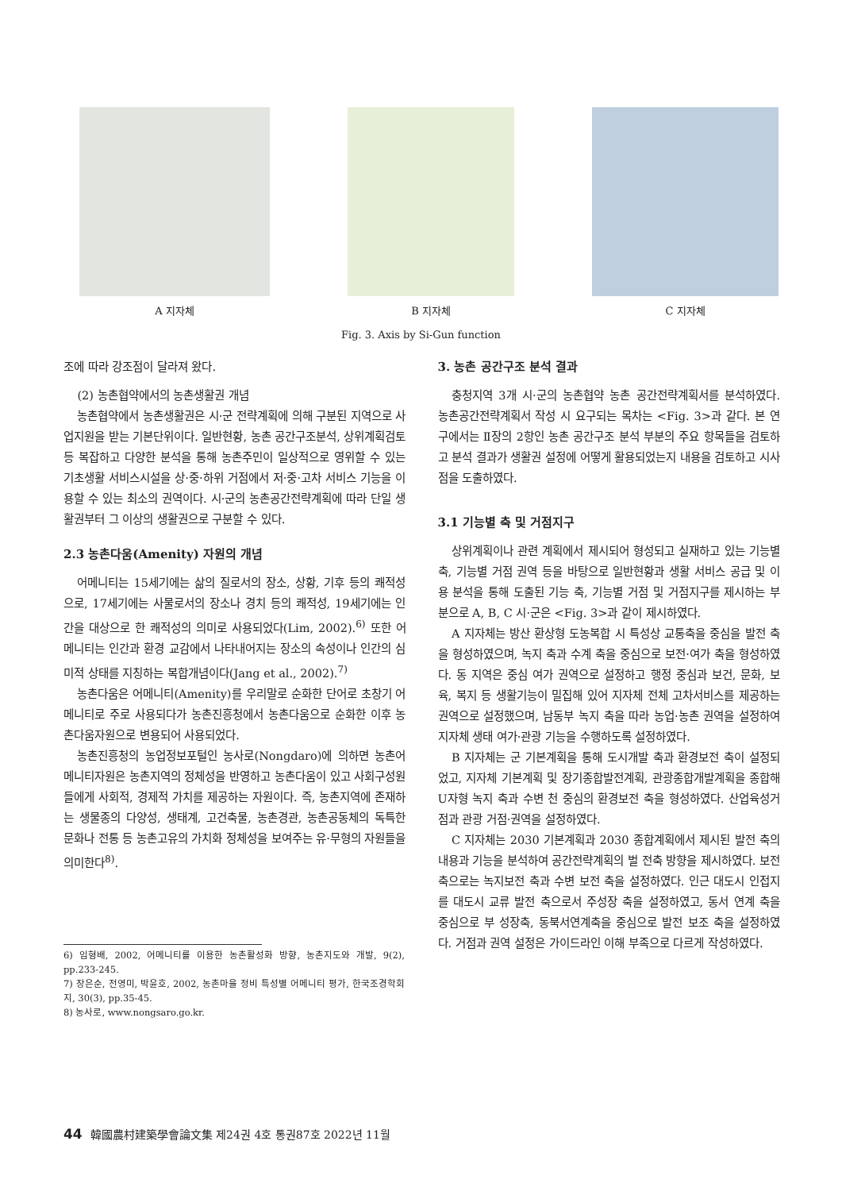A 지자체 B 지자체 C 지자체
Fig. 3. Axis by Si-Gun function
조에 따라 강조점이 달라져 왔다.
(2) 농촌협약에서의 농촌생활권 개념
농촌협약에서 농촌생활권은 시·군 전략계획에 의해 구분된 지역으로 사업지원을 받는 기본단위이다. 일반현황, 농촌 공간구조분석, 상위계획검토 등 복잡하고 다양한 분석을 통해 농촌주민이 일상적으로 영위할 수 있는 기초생활 서비스시설을 상·중·하위 거점에서 저·중·고차 서비스 기능을 이용할 수 있는 최소의 권역이다. 시·군의 농촌공간전략계획에 따라 단일 생활권부터 그 이상의 생활권으로 구분할 수 있다.
2.3 농촌다움(Amenity) 자원의 개념
어메니티는 15세기에는 삶의 질로서의 장소, 상황, 기후 등의 쾌적성으로, 17세기에는 사물로서의 장소나 경치 등의 쾌적성, 19세기에는 인간을 대상으로 한 쾌적성의 의미로 사용되었다(Lim, 2002).<sup>6)</sup> 또한 어메니티는 인간과 환경 교감에서 나타내어지는 장소의 속성이나 인간의 심미적 상태를 지칭하는 복합개념이다(Jang et al., 2002).<sup>7)</sup>
농촌다움은 어메니티(Amenity)를 우리말로 순화한 단어로 초창기 어메니티로 주로 사용되다가 농촌진흥청에서 농촌다움으로 순화한 이후 농촌다움자원으로 변용되어 사용되었다.
농촌진흥청의 농업정보포털인 농사로(Nongdaro)에 의하면 농촌어메니티자원은 농촌지역의 정체성을 반영하고 농촌다움이 있고 사회구성원들에게 사회적, 경제적 가치를 제공하는 자원이다. 즉, 농촌지역에 존재하는 생물종의 다양성, 생태계, 고건축물, 농촌경관, 농촌공동체의 독특한 문화나 전통 등 농촌고유의 가치화 정체성을 보여주는 유·무형의 자원들을 의미한다<sup>8)</sup>.
6) 임형배, 2002, 어메니티를 이용한 농촌활성화 방향, 농촌지도와 개발, 9(2), pp.233-245.
7) 장은순, 전영미, 박윤호, 2002, 농촌마을 정비 특성별 어메니티 평가, 한국조경학회지, 30(3), pp.35-45.
8) 농사로, www.nongsaro.go.kr.
3. 농촌 공간구조 분석 결과
충청지역 3개 시·군의 농촌협약 농촌 공간전략계획서를 분석하였다. 농촌공간전략계획서 작성 시 요구되는 목차는 <Fig. 3>과 같다. 본 연구에서는 Ⅱ장의 2항인 농촌 공간구조 분석 부분의 주요 항목들을 검토하고 분석 결과가 생활권 설정에 어떻게 활용되었는지 내용을 검토하고 시사점을 도출하였다.
3.1 기능별 축 및 거점지구
상위계획이나 관련 계획에서 제시되어 형성되고 실재하고 있는 기능별 축, 기능별 거점 권역 등을 바탕으로 일반현황과 생활 서비스 공급 및 이용 분석을 통해 도출된 기능 축, 기능별 거점 및 거점지구를 제시하는 부분으로 A, B, C 시·군은 <Fig. 3>과 같이 제시하였다.
A 지자체는 방산 환상형 도농복합 시 특성상 교통축을 중심을 발전 축을 형성하였으며, 녹지 축과 수계 축을 중심으로 보전·여가 축을 형성하였다. 동 지역은 중심 여가 권역으로 설정하고 행정 중심과 보건, 문화, 보육, 복지 등 생활기능이 밀집해 있어 지자체 전체 고차서비스를 제공하는 권역으로 설정했으며, 남동부 녹지 축을 따라 농업·농촌 권역을 설정하여 지자체 생태 여가·관광 기능을 수행하도록 설정하였다.
B 지자체는 군 기본계획을 통해 도시개발 축과 환경보전 축이 설정되었고, 지자체 기본계획 및 장기종합발전계획, 관광종합개발계획을 종합해 U자형 녹지 축과 수변 천 중심의 환경보전 축을 형성하였다. 산업육성거점과 관광 거점·권역을 설정하였다.
C 지자체는 2030 기본계획과 2030 종합계획에서 제시된 발전 축의 내용과 기능을 분석하여 공간전략계획의 벌 전축 방향을 제시하였다. 보전 축으로는 녹지보전 축과 수변 보전 축을 설정하였다. 인근 대도시 인접지를 대도시 교류 발전 축으로서 주성장 축을 설정하였고, 동서 연계 축을 중심으로 부 성장축, 동북서연계축을 중심으로 발전 보조 축을 설정하였다. 거점과 권역 설정은 가이드라인 이해 부족으로 다르게 작성하였다.
44 韓國農村建築學會論文集 제24권 4호 통권87호 2022년 11월